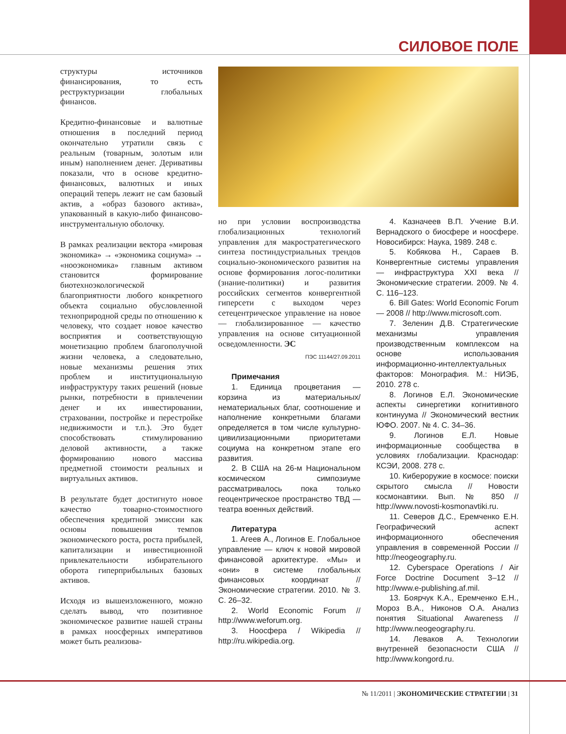СИЛОВОЕ ПОЛЕ
структуры источников финансирования, то есть реструктуризации глобальных финансов.
Кредитно-финансовые и валютные отношения в последний период окончательно утратили связь с реальным (товарным, золотым или иным) наполнением денег. Деривативы показали, что в основе кредитно-финансовых, валютных и иных операций теперь лежит не сам базовый актив, а «образ базового актива», упакованный в какую-либо финансово-инструментальную оболочку.
В рамках реализации вектора «мировая экономика» → «экономика социума» → «нооэкономика» главным активом становится формирование биотехноэкологической благоприятности любого конкретного объекта социально обусловленной техноприродной среды по отношению к человеку, что создает новое качество восприятия и соответствующую монетизацию проблем благополучной жизни человека, а следовательно, новые механизмы решения этих проблем и институциональную инфраструктуру таких решений (новые рынки, потребности в привлечении денег и их инвестировании, страховании, постройке и перестройке недвижимости и т.п.). Это будет способствовать стимулированию деловой активности, а также формированию нового массива предметной стоимости реальных и виртуальных активов.
В результате будет достигнуто новое качество товарно-стоимостного обеспечения кредитной эмиссии как основы повышения темпов экономического роста, роста прибылей, капитализации и инвестиционной привлекательности избирательного оборота гиперприбыльных базовых активов.
Исходя из вышеизложенного, можно сделать вывод, что позитивное экономическое развитие нашей страны в рамках ноосферных императивов может быть реализова-
но при условии воспроизводства глобализационных технологий управления для макростратегического синтеза постиндустриальных трендов социально-экономического развития на основе формирования логос-политики (знание-политики) и развития российских сегментов конвергентной гиперсети с выходом через сетецентрическое управление на новое — глобализированное — качество управления на основе ситуационной осведомленности. ЭС
ПЭС 11144/27.09.2011
Примечания
1. Единица процветания — корзина из материальных/нематериальных благ, соотношение и наполнение конкретными благами определяется в том числе культурно-цивилизационными приоритетами социума на конкретном этапе его развития.
2. В США на 26-м Национальном космическом симпозиуме рассматривалось пока только геоцентрическое пространство ТВД — театра военных действий.
Литература
1. Агеев А., Логинов Е. Глобальное управление — ключ к новой мировой финансовой архитектуре. «Мы» и «они» в системе глобальных финансовых координат // Экономические стратегии. 2010. № 3. С. 26–32.
2. World Economic Forum // http://www.weforum.org.
3. Ноосфера / Wikipedia // http://ru.wikipedia.org.
4. Казначеев В.П. Учение В.И. Вернадского о биосфере и ноосфере. Новосибирск: Наука, 1989. 248 с.
5. Кобякова Н., Сараев В. Конвергентные системы управления — инфраструктура XXI века // Экономические стратегии. 2009. № 4. С. 116–123.
6. Bill Gates: World Economic Forum — 2008 // http://www.microsoft.com.
7. Зеленин Д.В. Стратегические механизмы управления производственным комплексом на основе использования информационно-интеллектуальных факторов: Монография. М.: НИЭБ, 2010. 278 с.
8. Логинов Е.Л. Экономические аспекты синергетики когнитивного континуума // Экономический вестник ЮФО. 2007. № 4. С. 34–36.
9. Логинов Е.Л. Новые информационные сообщества в условиях глобализации. Краснодар: КСЭИ, 2008. 278 с.
10. Кибероружие в космосе: поиски скрытого смысла // Новости космонавтики. Вып. № 850 // http://www.novosti-kosmonavtiki.ru.
11. Северов Д.С., Еремченко Е.Н. Географический аспект информационного обеспечения управления в современной России // http://neogeography.ru.
12. Cyberspace Operations / Air Force Doctrine Document 3–12 // http://www.e-publishing.af.mil.
13. Боярчук К.А., Еремченко Е.Н., Мороз В.А., Никонов О.А. Анализ понятия Situational Awareness // http://www.neogeography.ru.
14. Леваков А. Технологии внутренней безопасности США // http://www.kongord.ru.
№ 11/2011 | ЭКОНОМИЧЕСКИЕ СТРАТЕГИИ | 31